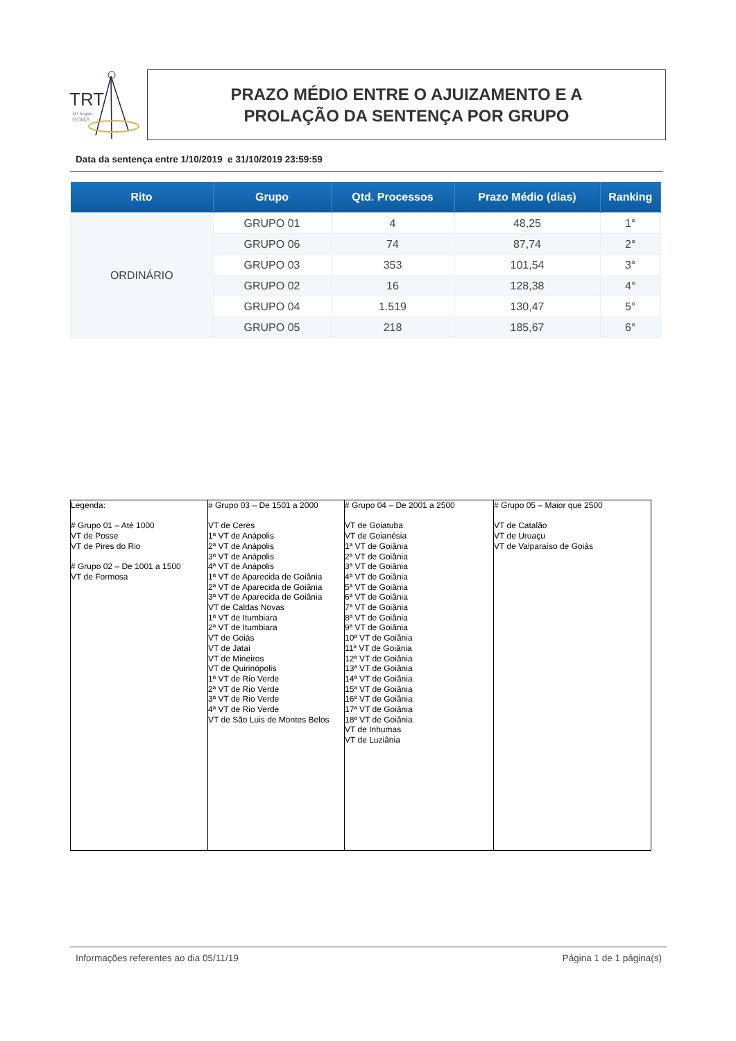TRT
18ª Região
GOIÁS
PRAZO MÉDIO ENTRE O AJUIZAMENTO E A
PROLAÇÃO DA SENTENÇA POR GRUPO
Data da sentença entre 1/10/2019 e 31/10/2019 23:59:59
| Rito | Grupo | Qtd. Processos | Prazo Médio (dias) | Ranking |
| --- | --- | --- | --- | --- |
| ORDINÁRIO | GRUPO 01 | 4 | 48,25 | 1° |
| | GRUPO 06 | 74 | 87,74 | 2° |
| | GRUPO 03 | 353 | 101,54 | 3° |
| | GRUPO 02 | 16 | 128,38 | 4° |
| | GRUPO 04 | 1.519 | 130,47 | 5° |
| | GRUPO 05 | 218 | 185,67 | 6° |
Legenda:
# Grupo 01 – Até 1000
VT de Posse
VT de Pires do Rio
# Grupo 02 – De 1001 a 1500
VT de Formosa
# Grupo 03 – De 1501 a 2000
VT de Ceres
1ª VT de Anápolis
2ª VT de Anápolis
3ª VT de Anápolis
4ª VT de Anápolis
1ª VT de Aparecida de Goiânia
2ª VT de Aparecida de Goiânia
3ª VT de Aparecida de Goiânia
VT de Caldas Novas
1ª VT de Itumbiara
2ª VT de Itumbiara
VT de Goiás
VT de Jataí
VT de Mineiros
VT de Quirinópolis
1ª VT de Rio Verde
2ª VT de Rio Verde
3ª VT de Rio Verde
4ª VT de Rio Verde
VT de São Luis de Montes Belos
# Grupo 04 – De 2001 a 2500
VT de Goiatuba
VT de Goianésia
1ª VT de Goiânia
2ª VT de Goiânia
3ª VT de Goiânia
4ª VT de Goiânia
5ª VT de Goiânia
6ª VT de Goiânia
7ª VT de Goiânia
8ª VT de Goiânia
9ª VT de Goiânia
10ª VT de Goiânia
11ª VT de Goiânia
12ª VT de Goiânia
13ª VT de Goiânia
14ª VT de Goiânia
15ª VT de Goiânia
16ª VT de Goiânia
17ª VT de Goiânia
18ª VT de Goiânia
VT de Inhumas
VT de Luziânia
# Grupo 05 – Maior que 2500
VT de Catalão
VT de Uruaçu
VT de Valparaíso de Goiás
Informações referentes ao dia 05/11/19 Página 1 de 1 página(s)